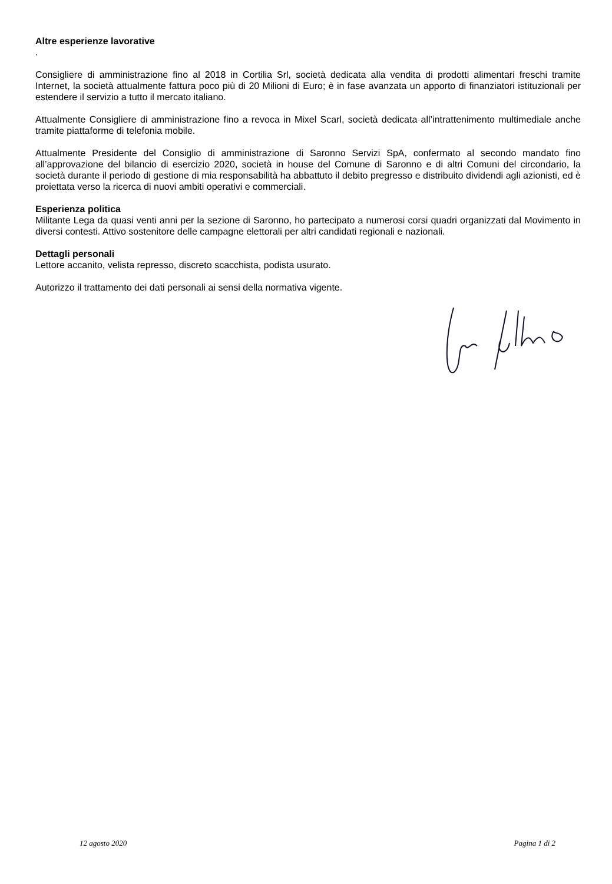Altre esperienze lavorative
.
Consigliere di amministrazione fino al 2018 in Cortilia Srl, società dedicata alla vendita di prodotti alimentari freschi tramite Internet, la società attualmente fattura poco più di 20 Milioni di Euro; è in fase avanzata un apporto di finanziatori istituzionali per estendere il servizio a tutto il mercato italiano.
Attualmente Consigliere di amministrazione fino a revoca in Mixel Scarl, società dedicata all’intrattenimento multimediale anche tramite piattaforme di telefonia mobile.
Attualmente Presidente del Consiglio di amministrazione di Saronno Servizi SpA, confermato al secondo mandato fino all’approvazione del bilancio di esercizio 2020, società in house del Comune di Saronno e di altri Comuni del circondario, la società durante il periodo di gestione di mia responsabilità ha abbattuto il debito pregresso e distribuito dividendi agli azionisti, ed è proiettata verso la ricerca di nuovi ambiti operativi e commerciali.
Esperienza politica
Militante Lega da quasi venti anni per la sezione di Saronno, ho partecipato a numerosi corsi quadri organizzati dal Movimento in diversi contesti. Attivo sostenitore delle campagne elettorali per altri candidati regionali e nazionali.
Dettagli personali
Lettore accanito, velista represso, discreto scacchista, podista usurato.
Autorizzo il trattamento dei dati personali ai sensi della normativa vigente.
12 agosto 2020 Pagina 1 di 2